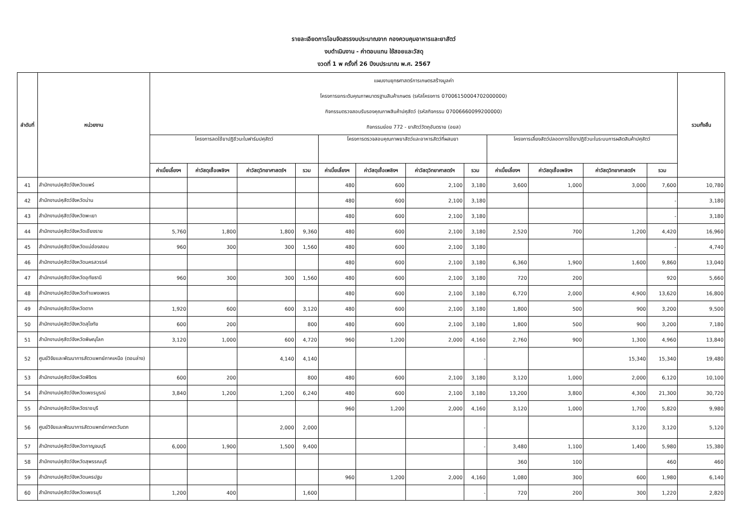รายละเอียดการโอนจัดสรรงบประมาณจาก กองควบคุมอาหารและยาสัตว์
งบดำเนินงาน - ค่าตอบแทน ใช้สอยและวัสดุ
งวดที่ 1 พ ครั้งที่ 26 ปีงบประมาณ พ.ศ. 2567
| ลำดับที่ | หน่วยงาน | แผนงานยุทธศาสตร์การเกษตรสร้างมูลค่า โครงการยกระดับคุณภาพมาตรฐานสินค้าเกษตร (รหัสโครงการ 07006150004702000000) กิจกรรมตรวจสอบรับรองคุณภาพสินค้าปศุสัตว์ (รหัสกิจกรรม 07006660099200000) กิจกรรมย่อย 772 - ยาสัตว์วัตถุอันตราย (อยส) | | | | | | | | | | | | รวมทั้งสิ้น |
| --- | --- | --- | --- | --- | --- | --- | --- | --- | --- | --- | --- | --- | --- | --- |
| | | โครงการลดใช้ยาปฏิชีวนะในฟาร์มปศุสัตว์ | | | | โครงการตรวจสอบคุณภาพยาสัตว์และอาหารสัตว์ที่ผสมยา | | | | โครงการเลี้ยงสัตว์ปลอดการใช้ยาปฏิชีวนะในระบบการผลิตสินค้าปศุสัตว์ | | | | |
| | | ค่าเบี้ยเลี้ยงฯ | ค่าวัสดุเชื้อเพลิงฯ | ค่าวัสดุวิทยาศาสตร์ฯ | รวม | ค่าเบี้ยเลี้ยงฯ | ค่าวัสดุเชื้อเพลิงฯ | ค่าวัสดุวิทยาศาสตร์ฯ | รวม | ค่าเบี้ยเลี้ยงฯ | ค่าวัสดุเชื้อเพลิงฯ | ค่าวัสดุวิทยาศาสตร์ฯ | รวม | |
| 41 | สำนักงานปศุสัตว์จังหวัดแพร่ | | | | | 480 | 600 | 2,100 | 3,180 | 3,600 | 1,000 | 3,000 | 7,600 | 10,780 |
| 42 | สำนักงานปศุสัตว์จังหวัดน่าน | | | | | 480 | 600 | 2,100 | 3,180 | | | | - | 3,180 |
| 43 | สำนักงานปศุสัตว์จังหวัดพะเยา | | | | | 480 | 600 | 2,100 | 3,180 | | | | - | 3,180 |
| 44 | สำนักงานปศุสัตว์จังหวัดเชียงราย | 5,760 | 1,800 | 1,800 | 9,360 | 480 | 600 | 2,100 | 3,180 | 2,520 | 700 | 1,200 | 4,420 | 16,960 |
| 45 | สำนักงานปศุสัตว์จังหวัดแม่ฮ่องสอน | 960 | 300 | 300 | 1,560 | 480 | 600 | 2,100 | 3,180 | | | | - | 4,740 |
| 46 | สำนักงานปศุสัตว์จังหวัดนครสวรรค์ | | | | | 480 | 600 | 2,100 | 3,180 | 6,360 | 1,900 | 1,600 | 9,860 | 13,040 |
| 47 | สำนักงานปศุสัตว์จังหวัดอุทัยธานี | 960 | 300 | 300 | 1,560 | 480 | 600 | 2,100 | 3,180 | 720 | 200 | | 920 | 5,660 |
| 48 | สำนักงานปศุสัตว์จังหวัดกำแพงเพชร | | | | | 480 | 600 | 2,100 | 3,180 | 6,720 | 2,000 | 4,900 | 13,620 | 16,800 |
| 49 | สำนักงานปศุสัตว์จังหวัดตาก | 1,920 | 600 | 600 | 3,120 | 480 | 600 | 2,100 | 3,180 | 1,800 | 500 | 900 | 3,200 | 9,500 |
| 50 | สำนักงานปศุสัตว์จังหวัดสุโขทัย | 600 | 200 | | 800 | 480 | 600 | 2,100 | 3,180 | 1,800 | 500 | 900 | 3,200 | 7,180 |
| 51 | สำนักงานปศุสัตว์จังหวัดพิษณุโลก | 3,120 | 1,000 | 600 | 4,720 | 960 | 1,200 | 2,000 | 4,160 | 2,760 | 900 | 1,300 | 4,960 | 13,840 |
| 52 | ศูนย์วิจัยและพัฒนาการสัตวแพทย์ภาคเหนือ (ตอนล่าง) | | | 4,140 | 4,140 | | | | - | | | 15,340 | 15,340 | 19,480 |
| 53 | สำนักงานปศุสัตว์จังหวัดพิจิตร | 600 | 200 | | 800 | 480 | 600 | 2,100 | 3,180 | 3,120 | 1,000 | 2,000 | 6,120 | 10,100 |
| 54 | สำนักงานปศุสัตว์จังหวัดเพชรบูรณ์ | 3,840 | 1,200 | 1,200 | 6,240 | 480 | 600 | 2,100 | 3,180 | 13,200 | 3,800 | 4,300 | 21,300 | 30,720 |
| 55 | สำนักงานปศุสัตว์จังหวัดราชบุรี | | | | | 960 | 1,200 | 2,000 | 4,160 | 3,120 | 1,000 | 1,700 | 5,820 | 9,980 |
| 56 | ศูนย์วิจัยและพัฒนาการสัตวแพทย์ภาคตะวันตก | | | 2,000 | 2,000 | | | | - | | | 3,120 | 3,120 | 5,120 |
| 57 | สำนักงานปศุสัตว์จังหวัดกาญจนบุรี | 6,000 | 1,900 | 1,500 | 9,400 | | | | - | 3,480 | 1,100 | 1,400 | 5,980 | 15,380 |
| 58 | สำนักงานปศุสัตว์จังหวัดสุพรรณบุรี | | | | | | | | | 360 | 100 | | 460 | 460 |
| 59 | สำนักงานปศุสัตว์จังหวัดนครปฐม | | | | | 960 | 1,200 | 2,000 | 4,160 | 1,080 | 300 | 600 | 1,980 | 6,140 |
| 60 | สำนักงานปศุสัตว์จังหวัดเพชรบุรี | 1,200 | 400 | | 1,600 | | | | - | 720 | 200 | 300 | 1,220 | 2,820 |